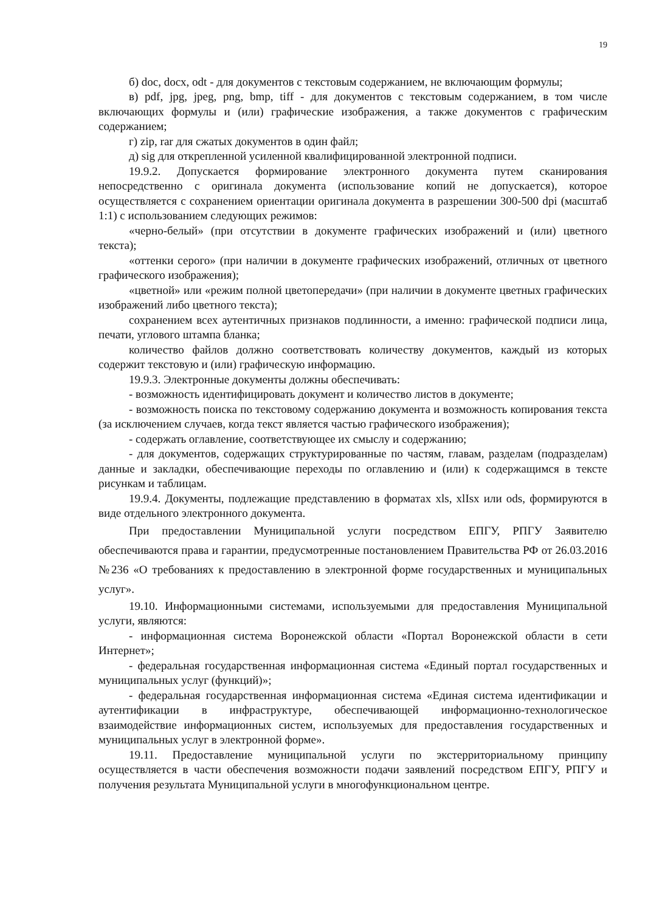19
б) doc, docx, odt - для документов с текстовым содержанием, не включающим формулы;
в) pdf, jpg, jpeg, png, bmp, tiff - для документов с текстовым содержанием, в том числе включающих формулы и (или) графические изображения, а также документов с графическим содержанием;
г) zip, rar для сжатых документов в один файл;
д) sig для открепленной усиленной квалифицированной электронной подписи.
19.9.2. Допускается формирование электронного документа путем сканирования непосредственно с оригинала документа (использование копий не допускается), которое осуществляется с сохранением ориентации оригинала документа в разрешении 300-500 dpi (масштаб 1:1) с использованием следующих режимов:
«черно-белый» (при отсутствии в документе графических изображений и (или) цветного текста);
«оттенки серого» (при наличии в документе графических изображений, отличных от цветного графического изображения);
«цветной» или «режим полной цветопередачи» (при наличии в документе цветных графических изображений либо цветного текста);
сохранением всех аутентичных признаков подлинности, а именно: графической подписи лица, печати, углового штампа бланка;
количество файлов должно соответствовать количеству документов, каждый из которых содержит текстовую и (или) графическую информацию.
19.9.3. Электронные документы должны обеспечивать:
- возможность идентифицировать документ и количество листов в документе;
- возможность поиска по текстовому содержанию документа и возможность копирования текста (за исключением случаев, когда текст является частью графического изображения);
- содержать оглавление, соответствующее их смыслу и содержанию;
- для документов, содержащих структурированные по частям, главам, разделам (подразделам) данные и закладки, обеспечивающие переходы по оглавлению и (или) к содержащимся в тексте рисункам и таблицам.
19.9.4. Документы, подлежащие представлению в форматах xls, xlIsx или ods, формируются в виде отдельного электронного документа.
При предоставлении Муниципальной услуги посредством ЕПГУ, РПГУ Заявителю обеспечиваются права и гарантии, предусмотренные постановлением Правительства РФ от 26.03.2016 №236 «О требованиях к предоставлению в электронной форме государственных и муниципальных услуг».
19.10. Информационными системами, используемыми для предоставления Муниципальной услуги, являются:
- информационная система Воронежской области «Портал Воронежской области в сети Интернет»;
- федеральная государственная информационная система «Единый портал государственных и муниципальных услуг (функций)»;
- федеральная государственная информационная система «Единая система идентификации и аутентификации в инфраструктуре, обеспечивающей информационно-технологическое взаимодействие информационных систем, используемых для предоставления государственных и муниципальных услуг в электронной форме».
19.11. Предоставление муниципальной услуги по экстерриториальному принципу осуществляется в части обеспечения возможности подачи заявлений посредством ЕПГУ, РПГУ и получения результата Муниципальной услуги в многофункциональном центре.